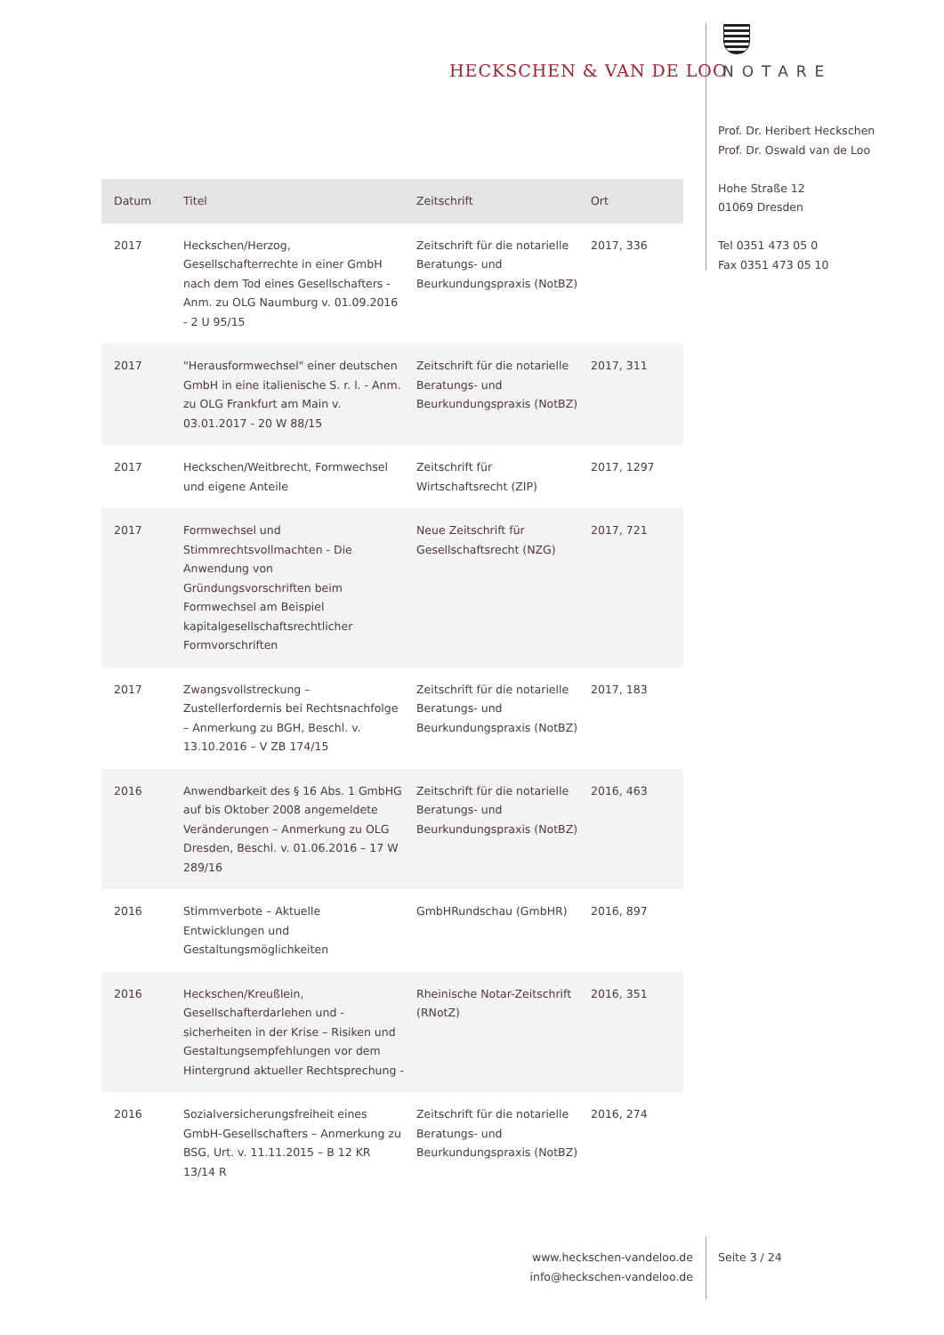HECKSCHEN & VAN DE LOO NOTARE
Prof. Dr. Heribert Heckschen
Prof. Dr. Oswald van de Loo
Hohe Straße 12
01069 Dresden
Tel 0351 473 05 0
Fax 0351 473 05 10
| Datum | Titel | Zeitschrift | Ort |
| --- | --- | --- | --- |
| 2017 | Heckschen/Herzog, Gesellschafterrechte in einer GmbH nach dem Tod eines Gesellschafters - Anm. zu OLG Naumburg v. 01.09.2016 - 2 U 95/15 | Zeitschrift für die notarielle Beratungs- und Beurkundungspraxis (NotBZ) | 2017, 336 |
| 2017 | "Herausformwechsel" einer deutschen GmbH in eine italienische S. r. l. - Anm. zu OLG Frankfurt am Main v. 03.01.2017 - 20 W 88/15 | Zeitschrift für die notarielle Beratungs- und Beurkundungspraxis (NotBZ) | 2017, 311 |
| 2017 | Heckschen/Weitbrecht, Formwechsel und eigene Anteile | Zeitschrift für Wirtschaftsrecht (ZIP) | 2017, 1297 |
| 2017 | Formwechsel und Stimmrechtsvollmachten - Die Anwendung von Gründungsvorschriften beim Formwechsel am Beispiel kapitalgesellschaftsrechtlicher Formvorschriften | Neue Zeitschrift für Gesellschaftsrecht (NZG) | 2017, 721 |
| 2017 | Zwangsvollstreckung – Zustellerfordernis bei Rechtsnachfolge – Anmerkung zu BGH, Beschl. v. 13.10.2016 – V ZB 174/15 | Zeitschrift für die notarielle Beratungs- und Beurkundungspraxis (NotBZ) | 2017, 183 |
| 2016 | Anwendbarkeit des § 16 Abs. 1 GmbHG auf bis Oktober 2008 angemeldete Veränderungen – Anmerkung zu OLG Dresden, Beschl. v. 01.06.2016 – 17 W 289/16 | Zeitschrift für die notarielle Beratungs- und Beurkundungspraxis (NotBZ) | 2016, 463 |
| 2016 | Stimmverbote – Aktuelle Entwicklungen und Gestaltungsmöglichkeiten | GmbHRundschau (GmbHR) | 2016, 897 |
| 2016 | Heckschen/Kreußlein, Gesellschafterdarlehen und -sicherheiten in der Krise – Risiken und Gestaltungsempfehlungen vor dem Hintergrund aktueller Rechtsprechung - | Rheinische Notar-Zeitschrift (RNotZ) | 2016, 351 |
| 2016 | Sozialversicherungsfreiheit eines GmbH-Gesellschafters – Anmerkung zu BSG, Urt. v. 11.11.2015 – B 12 KR 13/14 R | Zeitschrift für die notarielle Beratungs- und Beurkundungspraxis (NotBZ) | 2016, 274 |
www.heckschen-vandeloo.de
info@heckschen-vandeloo.de
Seite 3 / 24